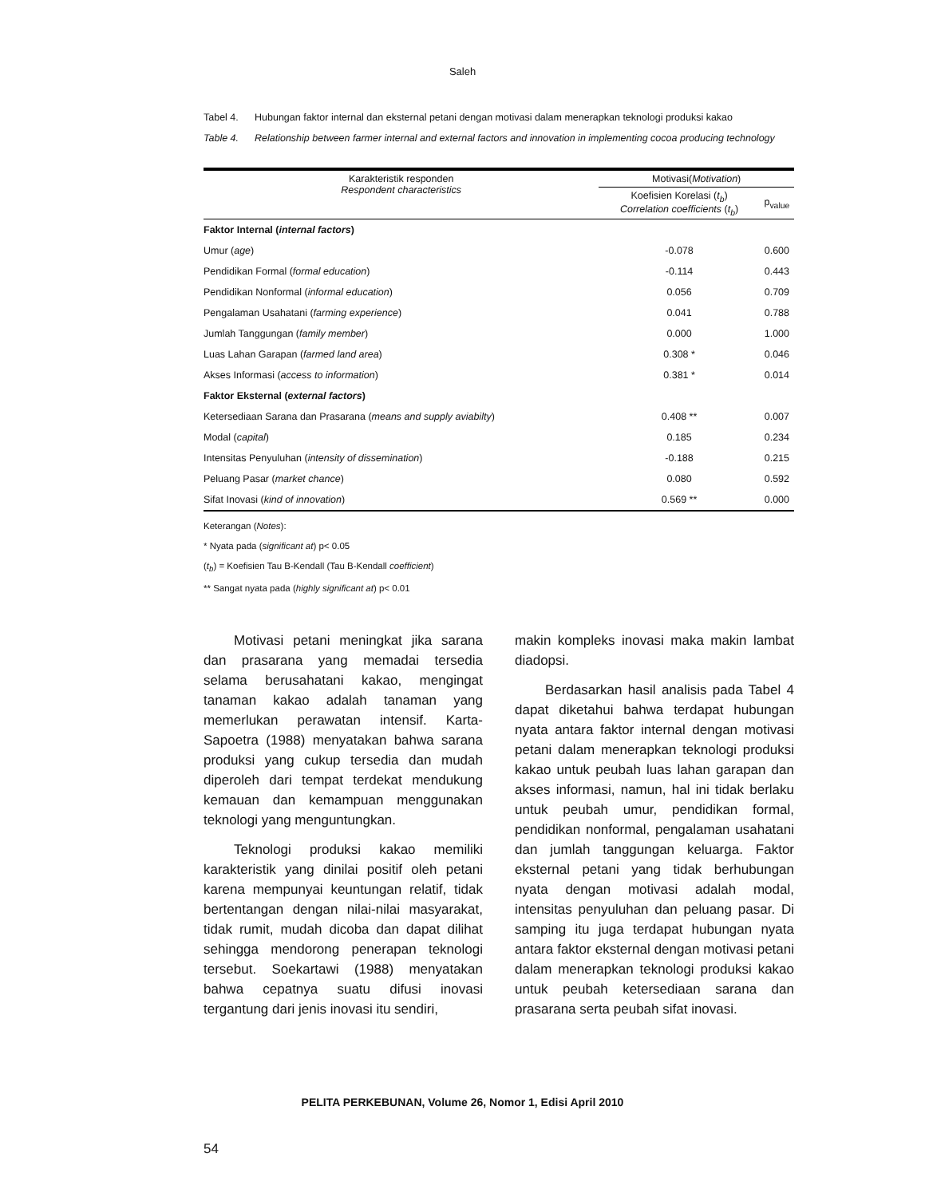Saleh
Tabel 4. Hubungan faktor internal dan eksternal petani dengan motivasi dalam menerapkan teknologi produksi kakao
Table 4. Relationship between farmer internal and external factors and innovation in implementing cocoa producing technology
| Karakteristik responden Respondent characteristics | Motivasi( Motivation ) | |
| --- | --- | --- |
| | Koefisien Korelasi ( t<sub>b</sub> ) Correlation coefficients ( t<sub>b</sub> ) | p<sub>value</sub> |
| Faktor Internal ( internal factors ) | | |
| Umur ( age ) | -0.078 | 0.600 |
| Pendidikan Formal ( formal education ) | -0.114 | 0.443 |
| Pendidikan Nonformal ( informal education ) | 0.056 | 0.709 |
| Pengalaman Usahatani ( farming experience ) | 0.041 | 0.788 |
| Jumlah Tanggungan ( family member ) | 0.000 | 1.000 |
| Luas Lahan Garapan ( farmed land area ) | 0.308 * | 0.046 |
| Akses Informasi ( access to information ) | 0.381 * | 0.014 |
| Faktor Eksternal ( external factors ) | | |
| Ketersediaan Sarana dan Prasarana ( means and supply aviabilty ) | 0.408 ** | 0.007 |
| Modal ( capital ) | 0.185 | 0.234 |
| Intensitas Penyuluhan ( intensity of dissemination ) | -0.188 | 0.215 |
| Peluang Pasar ( market chance ) | 0.080 | 0.592 |
| Sifat Inovasi ( kind of innovation ) | 0.569 ** | 0.000 |
Keterangan (Notes):
* Nyata pada (significant at) p< 0.05
(t<sub>b</sub>) = Koefisien Tau B-Kendall (Tau B-Kendall coefficient)
** Sangat nyata pada (highly significant at) p< 0.01
Motivasi petani meningkat jika sarana dan prasarana yang memadai tersedia selama berusahatani kakao, mengingat tanaman kakao adalah tanaman yang memerlukan perawatan intensif. Karta-Sapoetra (1988) menyatakan bahwa sarana produksi yang cukup tersedia dan mudah diperoleh dari tempat terdekat mendukung kemauan dan kemampuan menggunakan teknologi yang menguntungkan.
Teknologi produksi kakao memiliki karakteristik yang dinilai positif oleh petani karena mempunyai keuntungan relatif, tidak bertentangan dengan nilai-nilai masyarakat, tidak rumit, mudah dicoba dan dapat dilihat sehingga mendorong penerapan teknologi tersebut. Soekartawi (1988) menyatakan bahwa cepatnya suatu difusi inovasi tergantung dari jenis inovasi itu sendiri,
makin kompleks inovasi maka makin lambat diadopsi.
Berdasarkan hasil analisis pada Tabel 4 dapat diketahui bahwa terdapat hubungan nyata antara faktor internal dengan motivasi petani dalam menerapkan teknologi produksi kakao untuk peubah luas lahan garapan dan akses informasi, namun, hal ini tidak berlaku untuk peubah umur, pendidikan formal, pendidikan nonformal, pengalaman usahatani dan jumlah tanggungan keluarga. Faktor eksternal petani yang tidak berhubungan nyata dengan motivasi adalah modal, intensitas penyuluhan dan peluang pasar. Di samping itu juga terdapat hubungan nyata antara faktor eksternal dengan motivasi petani dalam menerapkan teknologi produksi kakao untuk peubah ketersediaan sarana dan prasarana serta peubah sifat inovasi.
PELITA PERKEBUNAN, Volume 26, Nomor 1, Edisi April 2010
54